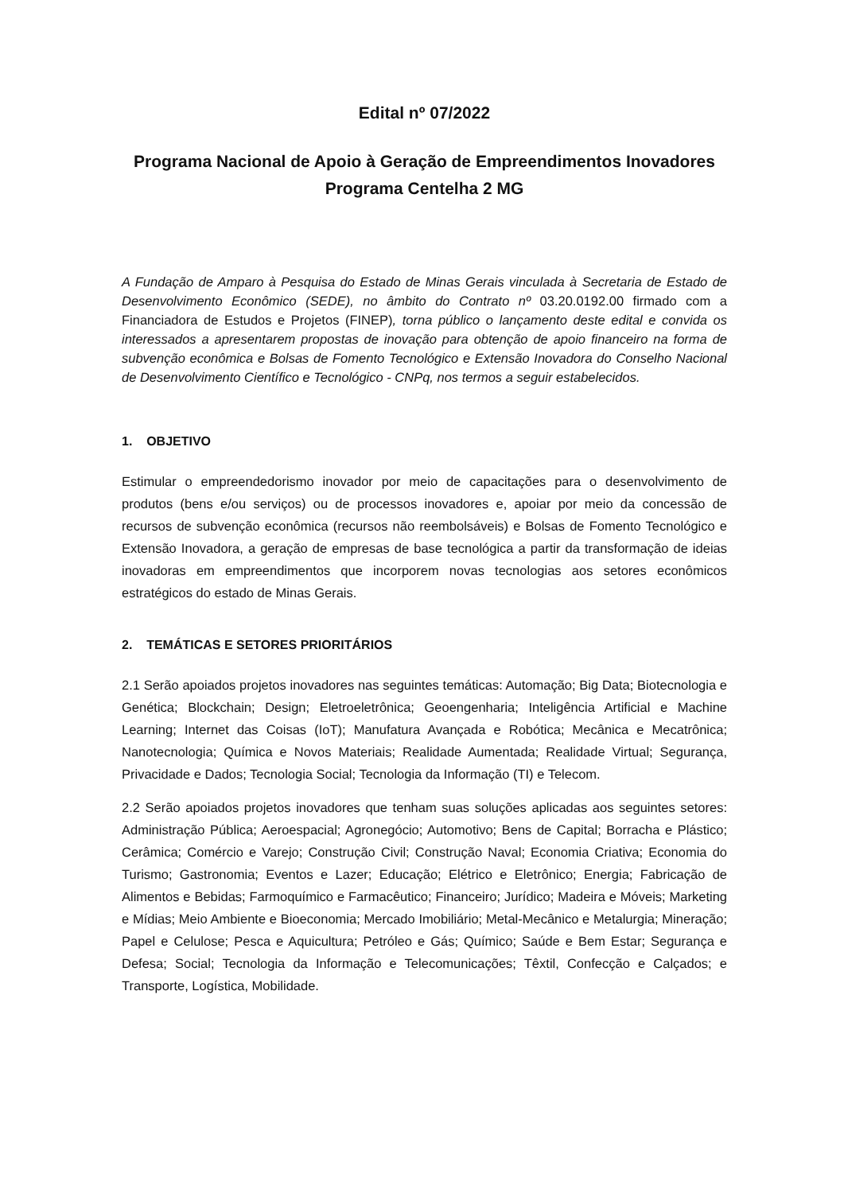Edital nº 07/2022
Programa Nacional de Apoio à Geração de Empreendimentos Inovadores
Programa Centelha 2 MG
A Fundação de Amparo à Pesquisa do Estado de Minas Gerais vinculada à Secretaria de Estado de Desenvolvimento Econômico (SEDE), no âmbito do Contrato nº 03.20.0192.00 firmado com a Financiadora de Estudos e Projetos (FINEP), torna público o lançamento deste edital e convida os interessados a apresentarem propostas de inovação para obtenção de apoio financeiro na forma de subvenção econômica e Bolsas de Fomento Tecnológico e Extensão Inovadora do Conselho Nacional de Desenvolvimento Científico e Tecnológico - CNPq, nos termos a seguir estabelecidos.
1. OBJETIVO
Estimular o empreendedorismo inovador por meio de capacitações para o desenvolvimento de produtos (bens e/ou serviços) ou de processos inovadores e, apoiar por meio da concessão de recursos de subvenção econômica (recursos não reembolsáveis) e Bolsas de Fomento Tecnológico e Extensão Inovadora, a geração de empresas de base tecnológica a partir da transformação de ideias inovadoras em empreendimentos que incorporem novas tecnologias aos setores econômicos estratégicos do estado de Minas Gerais.
2. TEMÁTICAS E SETORES PRIORITÁRIOS
2.1 Serão apoiados projetos inovadores nas seguintes temáticas: Automação; Big Data; Biotecnologia e Genética; Blockchain; Design; Eletroeletrônica; Geoengenharia; Inteligência Artificial e Machine Learning; Internet das Coisas (IoT); Manufatura Avançada e Robótica; Mecânica e Mecatrônica; Nanotecnologia; Química e Novos Materiais; Realidade Aumentada; Realidade Virtual; Segurança, Privacidade e Dados; Tecnologia Social; Tecnologia da Informação (TI) e Telecom.
2.2 Serão apoiados projetos inovadores que tenham suas soluções aplicadas aos seguintes setores: Administração Pública; Aeroespacial; Agronegócio; Automotivo; Bens de Capital; Borracha e Plástico; Cerâmica; Comércio e Varejo; Construção Civil; Construção Naval; Economia Criativa; Economia do Turismo; Gastronomia; Eventos e Lazer; Educação; Elétrico e Eletrônico; Energia; Fabricação de Alimentos e Bebidas; Farmoquímico e Farmacêutico; Financeiro; Jurídico; Madeira e Móveis; Marketing e Mídias; Meio Ambiente e Bioeconomia; Mercado Imobiliário; Metal-Mecânico e Metalurgia; Mineração; Papel e Celulose; Pesca e Aquicultura; Petróleo e Gás; Químico; Saúde e Bem Estar; Segurança e Defesa; Social; Tecnologia da Informação e Telecomunicações; Têxtil, Confecção e Calçados; e Transporte, Logística, Mobilidade.